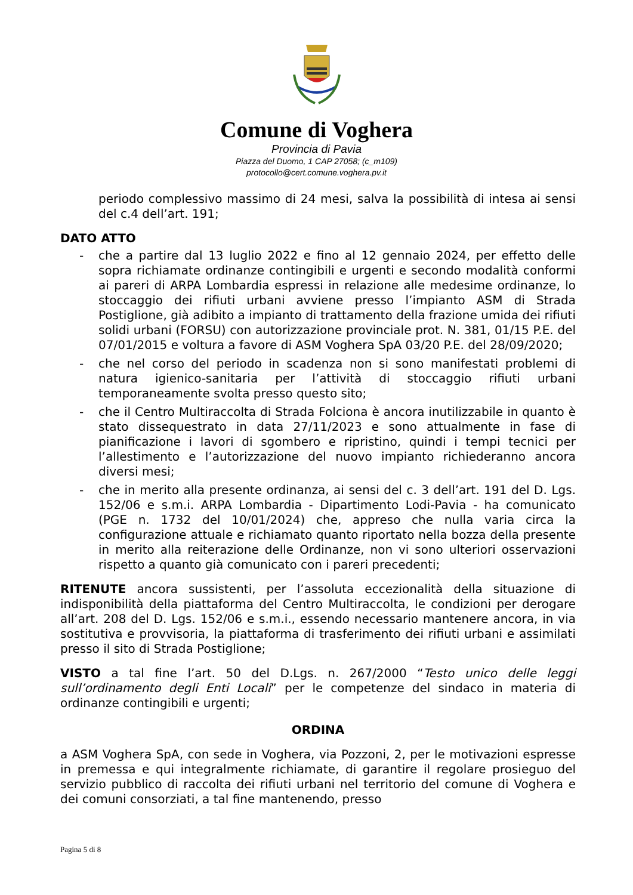Comune di Voghera
Provincia di Pavia
Piazza del Duomo, 1 CAP 27058; (c_m109)
protocollo@cert.comune.voghera.pv.it
periodo complessivo massimo di 24 mesi, salva la possibilità di intesa ai sensi del c.4 dell’art. 191;
DATO ATTO
- che a partire dal 13 luglio 2022 e fino al 12 gennaio 2024, per effetto delle sopra richiamate ordinanze contingibili e urgenti e secondo modalità conformi ai pareri di ARPA Lombardia espressi in relazione alle medesime ordinanze, lo stoccaggio dei rifiuti urbani avviene presso l’impianto ASM di Strada Postiglione, già adibito a impianto di trattamento della frazione umida dei rifiuti solidi urbani (FORSU) con autorizzazione provinciale prot. N. 381, 01/15 P.E. del 07/01/2015 e voltura a favore di ASM Voghera SpA 03/20 P.E. del 28/09/2020;
- che nel corso del periodo in scadenza non si sono manifestati problemi di natura igienico-sanitaria per l’attività di stoccaggio rifiuti urbani temporaneamente svolta presso questo sito;
- che il Centro Multiraccolta di Strada Folciona è ancora inutilizzabile in quanto è stato dissequestrato in data 27/11/2023 e sono attualmente in fase di pianificazione i lavori di sgombero e ripristino, quindi i tempi tecnici per l’allestimento e l’autorizzazione del nuovo impianto richiederanno ancora diversi mesi;
- che in merito alla presente ordinanza, ai sensi del c. 3 dell’art. 191 del D. Lgs. 152/06 e s.m.i. ARPA Lombardia - Dipartimento Lodi-Pavia - ha comunicato (PGE n. 1732 del 10/01/2024) che, appreso che nulla varia circa la configurazione attuale e richiamato quanto riportato nella bozza della presente in merito alla reiterazione delle Ordinanze, non vi sono ulteriori osservazioni rispetto a quanto già comunicato con i pareri precedenti;
RITENUTE ancora sussistenti, per l’assoluta eccezionalità della situazione di indisponibilità della piattaforma del Centro Multiraccolta, le condizioni per derogare all’art. 208 del D. Lgs. 152/06 e s.m.i., essendo necessario mantenere ancora, in via sostitutiva e provvisoria, la piattaforma di trasferimento dei rifiuti urbani e assimilati presso il sito di Strada Postiglione;
VISTO a tal fine l’art. 50 del D.Lgs. n. 267/2000 “Testo unico delle leggi sull’ordinamento degli Enti Locali” per le competenze del sindaco in materia di ordinanze contingibili e urgenti;
ORDINA
a ASM Voghera SpA, con sede in Voghera, via Pozzoni, 2, per le motivazioni espresse in premessa e qui integralmente richiamate, di garantire il regolare prosieguo del servizio pubblico di raccolta dei rifiuti urbani nel territorio del comune di Voghera e dei comuni consorziati, a tal fine mantenendo, presso
Pagina 5 di 8